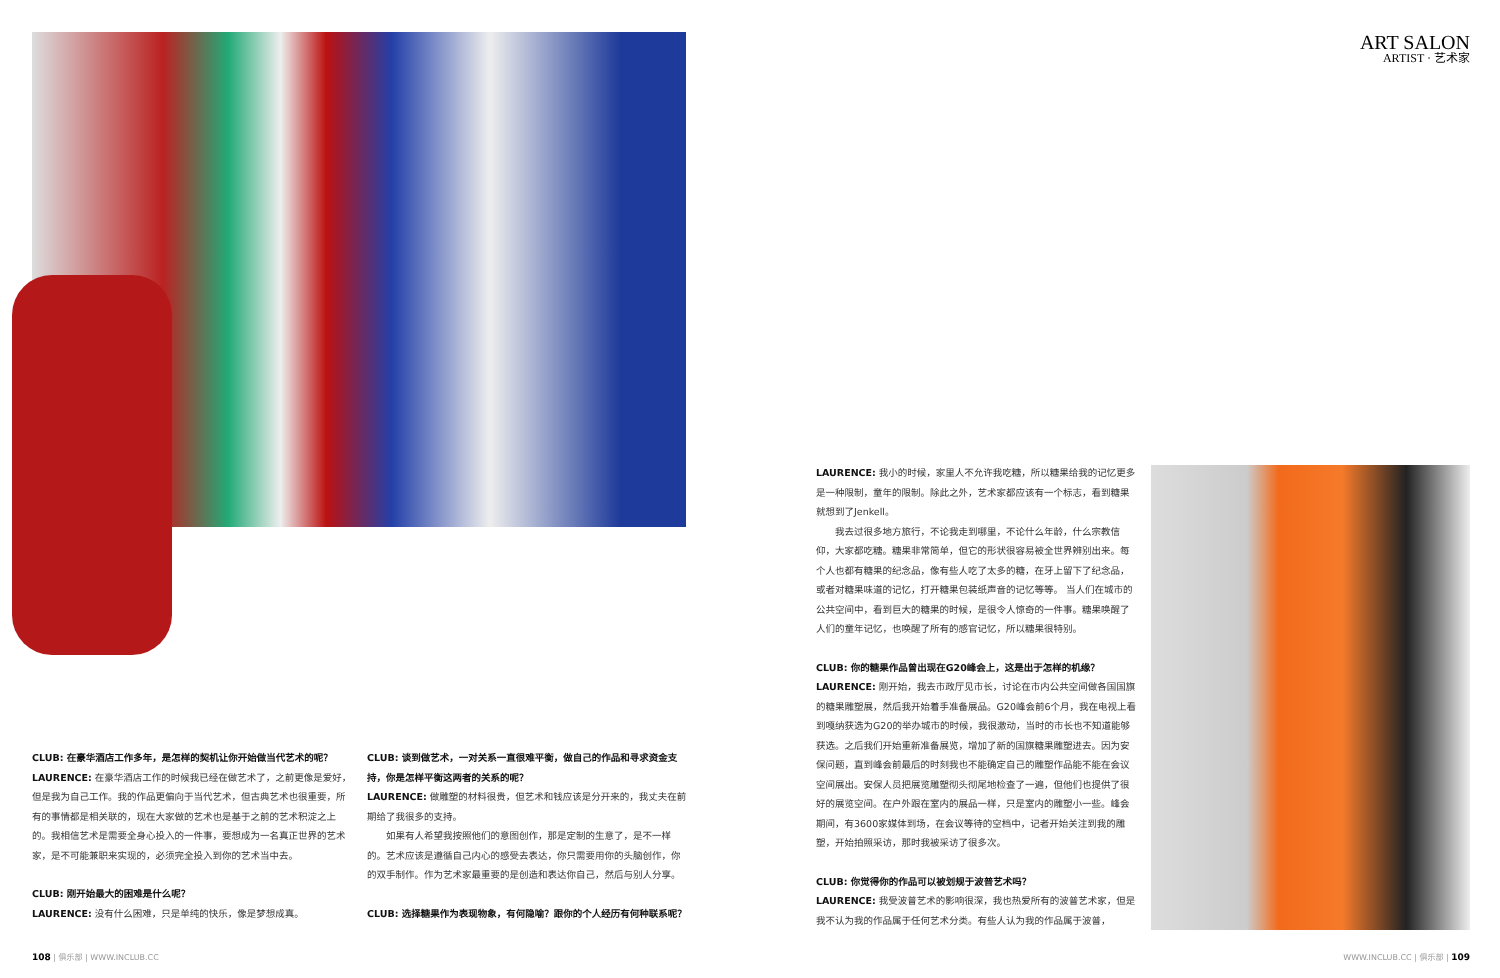ART SALON
ARTIST · 艺术家
CLUB: 在豪华酒店工作多年，是怎样的契机让你开始做当代艺术的呢？
LAURENCE: 在豪华酒店工作的时候我已经在做艺术了，之前更像是爱好，但是我为自己工作。我的作品更偏向于当代艺术，但古典艺术也很重要，所有的事情都是相关联的，现在大家做的艺术也是基于之前的艺术积淀之上的。我相信艺术是需要全身心投入的一件事，要想成为一名真正世界的艺术家，是不可能兼职来实现的，必须完全投入到你的艺术当中去。
CLUB: 刚开始最大的困难是什么呢？
LAURENCE: 没有什么困难，只是单纯的快乐，像是梦想成真。
CLUB: 谈到做艺术，一对关系一直很难平衡，做自己的作品和寻求资金支持，你是怎样平衡这两者的关系的呢？
LAURENCE: 做雕塑的材料很贵，但艺术和钱应该是分开来的，我丈夫在前期给了我很多的支持。
如果有人希望我按照他们的意图创作，那是定制的生意了，是不一样的。艺术应该是遵循自己内心的感受去表达，你只需要用你的头脑创作，你的双手制作。作为艺术家最重要的是创造和表达你自己，然后与别人分享。
CLUB: 选择糖果作为表现物象，有何隐喻？跟你的个人经历有何种联系呢？
LAURENCE: 我小的时候，家里人不允许我吃糖，所以糖果给我的记忆更多是一种限制，童年的限制。除此之外，艺术家都应该有一个标志，看到糖果就想到了Jenkell。
我去过很多地方旅行，不论我走到哪里，不论什么年龄，什么宗教信仰，大家都吃糖。糖果非常简单，但它的形状很容易被全世界辨别出来。每个人也都有糖果的纪念品，像有些人吃了太多的糖，在牙上留下了纪念品，或者对糖果味道的记忆，打开糖果包装纸声音的记忆等等。 当人们在城市的公共空间中，看到巨大的糖果的时候，是很令人惊奇的一件事。糖果唤醒了人们的童年记忆，也唤醒了所有的感官记忆，所以糖果很特别。
CLUB: 你的糖果作品曾出现在G20峰会上，这是出于怎样的机缘？
LAURENCE: 刚开始，我去市政厅见市长，讨论在市内公共空间做各国国旗的糖果雕塑展，然后我开始着手准备展品。G20峰会前6个月，我在电视上看到嘎纳获选为G20的举办城市的时候，我很激动，当时的市长也不知道能够获选。之后我们开始重新准备展览，增加了新的国旗糖果雕塑进去。因为安保问题，直到峰会前最后的时刻我也不能确定自己的雕塑作品能不能在会议空间展出。安保人员把展览雕塑彻头彻尾地检查了一遍，但他们也提供了很好的展览空间。在户外跟在室内的展品一样，只是室内的雕塑小一些。峰会期间，有3600家媒体到场，在会议等待的空档中，记者开始关注到我的雕塑，开始拍照采访，那时我被采访了很多次。
CLUB: 你觉得你的作品可以被划规于波普艺术吗？
LAURENCE: 我受波普艺术的影响很深，我也热爱所有的波普艺术家，但是我不认为我的作品属于任何艺术分类。有些人认为我的作品属于波普，
108 | 俱乐部 | WWW.INCLUB.CC WWW.INCLUB.CC | 俱乐部 | 109